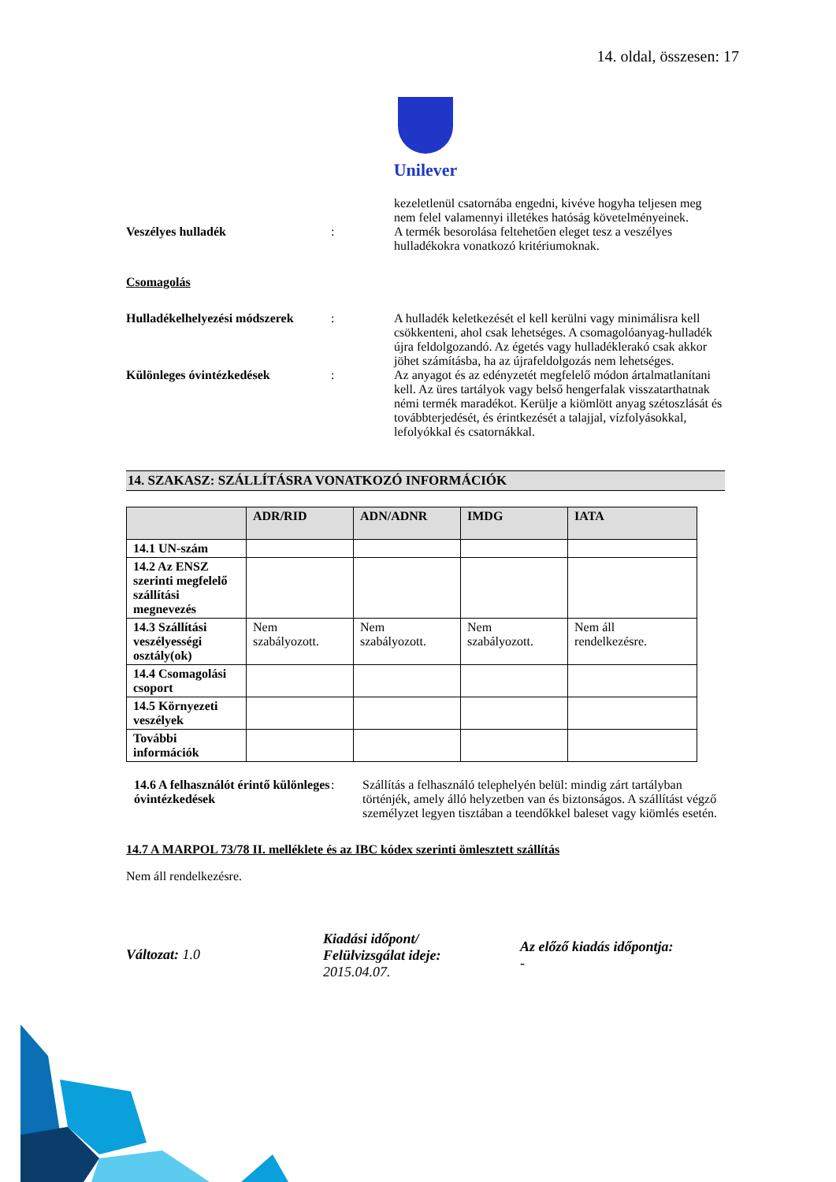14. oldal, összesen: 17
Unilever
kezeletlenül csatornába engedni, kivéve hogyha teljesen meg nem felel valamennyi illetékes hatóság követelményeinek.
Veszélyes hulladék : A termék besorolása feltehetően eleget tesz a veszélyes hulladékokra vonatkozó kritériumoknak.
Csomagolás
Hulladékelhelyezési módszerek
: A hulladék keletkezését el kell kerülni vagy minimálisra kell csökkenteni, ahol csak lehetséges. A csomagolóanyag-hulladék újra feldolgozandó. Az égetés vagy hulladéklerakó csak akkor jöhet számításba, ha az újrafeldolgozás nem lehetséges.
Különleges óvintézkedések : Az anyagot és az edényzetét megfelelő módon ártalmatlanítani kell. Az üres tartályok vagy belső hengerfalak visszatarthatnak némi termék maradékot. Kerülje a kiömlött anyag szétoszlását és továbbterjedését, és érintkezését a talajjal, vízfolyásokkal, lefolyókkal és csatornákkal.
14. SZAKASZ: SZÁLLÍTÁSRA VONATKOZÓ INFORMÁCIÓK
| | ADR/RID | ADN/ADNR | IMDG | IATA |
| --- | --- | --- | --- | --- |
| 14.1 UN-szám | | | | |
| 14.2 Az ENSZ szerinti megfelelő szállítási megnevezés | | | | |
| 14.3 Szállítási veszélyességi osztály(ok) | Nem szabályozott. | Nem szabályozott. | Nem szabályozott. | Nem áll rendelkezésre. |
| 14.4 Csomagolási csoport | | | | |
| 14.5 Környezeti veszélyek | | | | |
| További információk | | | | |
14.6 A felhasználót érintő különleges óvintézkedések
: Szállítás a felhasználó telephelyén belül: mindig zárt tartályban történjék, amely álló helyzetben van és biztonságos. A szállítást végző személyzet legyen tisztában a teendőkkel baleset vagy kiömlés esetén.
14.7 A MARPOL 73/78 II. melléklete és az IBC kódex szerinti ömlesztett szállítás
Nem áll rendelkezésre.
Változat: 1.0
Kiadási időpont/
Felülvizsgálat ideje:
2015.04.07.
Az előző kiadás időpontja:
-